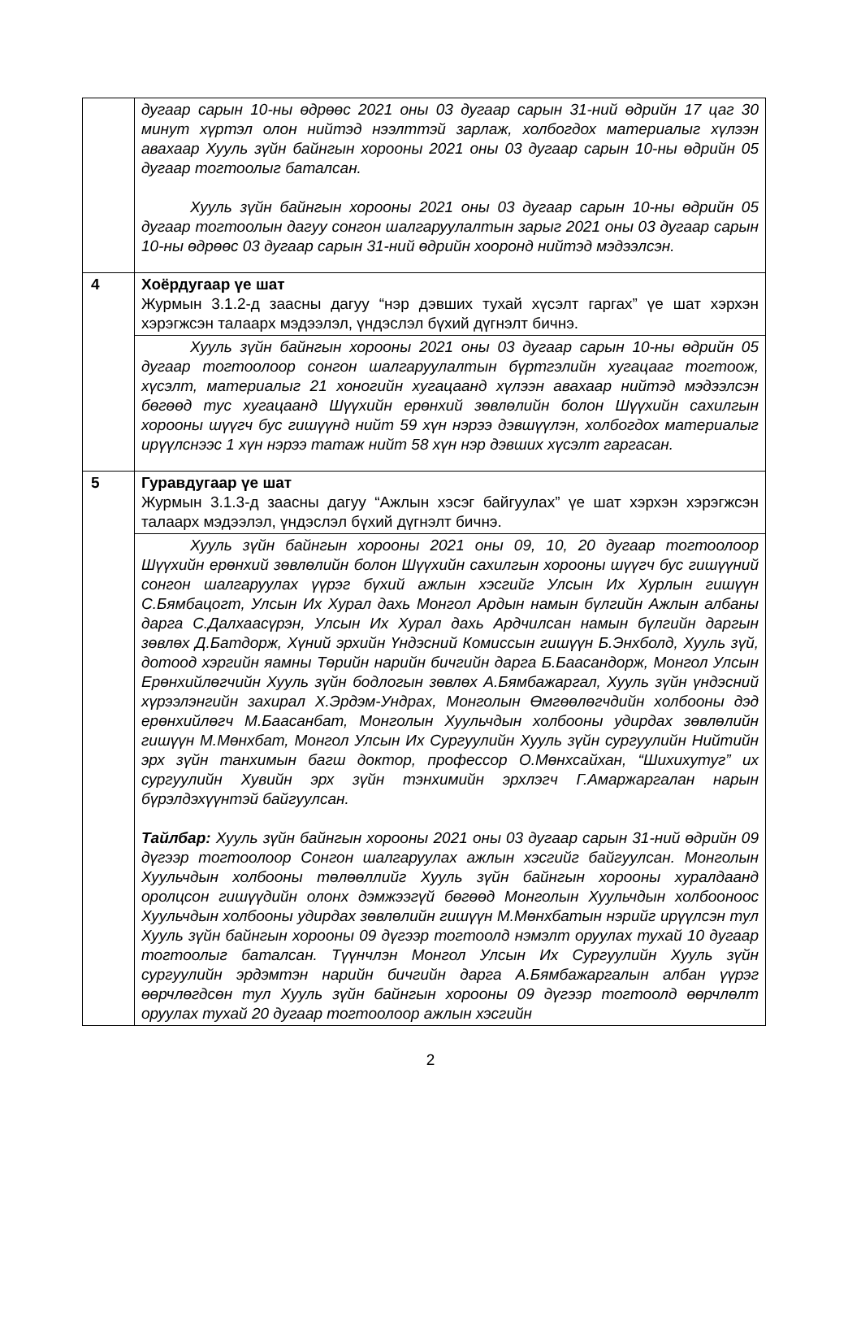| | дугаар сарын 10-ны өдрөөс 2021 оны 03 дугаар сарын 31-ний өдрийн 17 цаг 30 минут хүртэл олон нийтэд нээлттэй зарлаж, холбогдох материалыг хүлээн авахаар Хууль зүйн байнгын хорооны 2021 оны 03 дугаар сарын 10-ны өдрийн 05 дугаар тогтоолыг баталсан. Хууль зүйн байнгын хорооны 2021 оны 03 дугаар сарын 10-ны өдрийн 05 дугаар тогтоолын дагуу сонгон шалгаруулалтын зарыг 2021 оны 03 дугаар сарын 10-ны өдрөөс 03 дугаар сарын 31-ний өдрийн хооронд нийтэд мэдээлсэн. |
| 4 | Хоёрдугаар үе шат Журмын 3.1.2-д заасны дагуу “нэр дэвших тухай хүсэлт гаргах” үе шат хэрхэн хэрэгжсэн талаарх мэдээлэл, үндэслэл бүхий дүгнэлт бичнэ. |
| | Хууль зүйн байнгын хорооны 2021 оны 03 дугаар сарын 10-ны өдрийн 05 дугаар тогтоолоор сонгон шалгаруулалтын бүртгэлийн хугацааг тогтоож, хүсэлт, материалыг 21 хоногийн хугацаанд хүлээн авахаар нийтэд мэдээлсэн бөгөөд тус хугацаанд Шүүхийн ерөнхий зөвлөлийн болон Шүүхийн сахилгын хорооны шүүгч бус гишүүнд нийт 59 хүн нэрээ дэвшүүлэн, холбогдох материалыг ирүүлснээс 1 хүн нэрээ татаж нийт 58 хүн нэр дэвших хүсэлт гаргасан. |
| 5 | Гуравдугаар үе шат Журмын 3.1.3-д заасны дагуу “Ажлын хэсэг байгуулах” үе шат хэрхэн хэрэгжсэн талаарх мэдээлэл, үндэслэл бүхий дүгнэлт бичнэ. |
| | Хууль зүйн байнгын хорооны 2021 оны 09, 10, 20 дугаар тогтоолоор Шүүхийн ерөнхий зөвлөлийн болон Шүүхийн сахилгын хорооны шүүгч бус гишүүний сонгон шалгаруулах үүрэг бүхий ажлын хэсгийг Улсын Их Хурлын гишүүн С.Бямбацогт, Улсын Их Хурал дахь Монгол Ардын намын бүлгийн Ажлын албаны дарга С.Далхаасүрэн, Улсын Их Хурал дахь Ардчилсан намын бүлгийн даргын зөвлөх Д.Батдорж, Хүний эрхийн Үндэсний Комиссын гишүүн Б.Энхболд, Хууль зүй, дотоод хэргийн яамны Төрийн нарийн бичгийн дарга Б.Баасандорж, Монгол Улсын Ерөнхийлөгчийн Хууль зүйн бодлогын зөвлөх А.Бямбажаргал, Хууль зүйн үндэсний хүрээлэнгийн захирал Х.Эрдэм-Ундрах, Монголын Өмгөөлөгчдийн холбооны дэд ерөнхийлөгч М.Баасанбат, Монголын Хуульчдын холбооны удирдах зөвлөлийн гишүүн М.Мөнхбат, Монгол Улсын Их Сургуулийн Хууль зүйн сургуулийн Нийтийн эрх зүйн танхимын багш доктор, профессор О.Мөнхсайхан, “Шихихутуг” их сургуулийн Хувийн эрх зүйн тэнхимийн эрхлэгч Г.Амаржаргалан нарын бүрэлдэхүүнтэй байгуулсан. Тайлбар: Хууль зүйн байнгын хорооны 2021 оны 03 дугаар сарын 31-ний өдрийн 09 дүгээр тогтоолоор Сонгон шалгаруулах ажлын хэсгийг байгуулсан. Монголын Хуульчдын холбооны төлөөллийг Хууль зүйн байнгын хорооны хуралдаанд оролцсон гишүүдийн олонх дэмжээгүй бөгөөд Монголын Хуульчдын холбооноос Хуульчдын холбооны удирдах зөвлөлийн гишүүн М.Мөнхбатын нэрийг ирүүлсэн тул Хууль зүйн байнгын хорооны 09 дүгээр тогтоолд нэмэлт оруулах тухай 10 дугаар тогтоолыг баталсан. Түүнчлэн Монгол Улсын Их Сургуулийн Хууль зүйн сургуулийн эрдэмтэн нарийн бичгийн дарга А.Бямбажаргалын албан үүрэг өөрчлөгдсөн тул Хууль зүйн байнгын хорооны 09 дүгээр тогтоолд өөрчлөлт оруулах тухай 20 дугаар тогтоолоор ажлын хэсгийн |
2